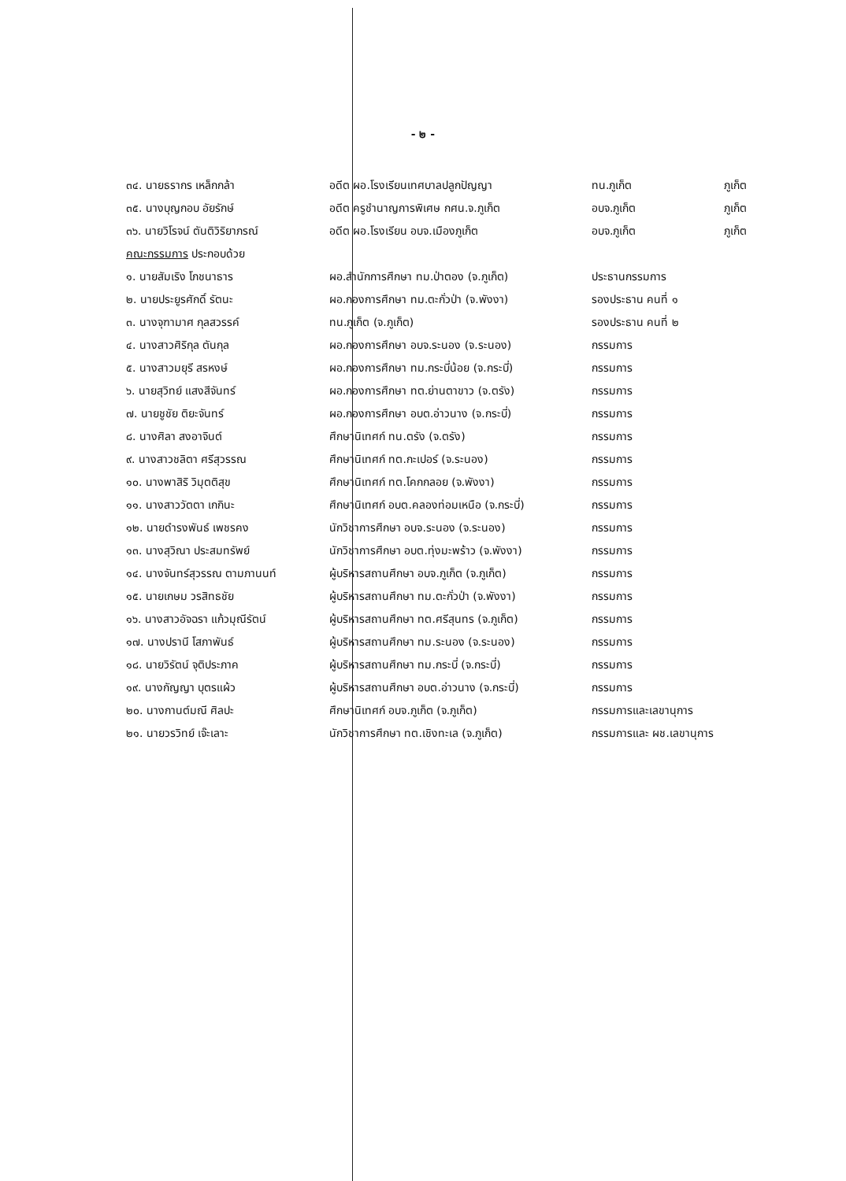- ๒ -
| ๓๔. นายธรากร เหล็กกล้า | อดีต ผอ.โรงเรียนเทศบาลปลูกปัญญา | ทน.ภูเก็ต | ภูเก็ต |
| ๓๕. นางบุญกอบ อัยรักษ์ | อดีต ครูชำนาญการพิเศษ กศน.จ.ภูเก็ต | อบจ.ภูเก็ต | ภูเก็ต |
| ๓๖. นายวิโรจน์ ตันติวิริยาภรณ์ | อดีต ผอ.โรงเรียน อบจ.เมืองภูเก็ต | อบจ.ภูเก็ต | ภูเก็ต |
| คณะกรรมการ ประกอบด้วย | | | |
| ๑. นายสัมเริง โภชนาธาร | ผอ.สำนักการศึกษา ทม.ป่าตอง (จ.ภูเก็ต) | ประธานกรรมการ | |
| ๒. นายประยูรศักดิ์ รัตนะ | ผอ.กองการศึกษา ทม.ตะกั่วป่า (จ.พังงา) | รองประธาน คนที่ ๑ | |
| ๓. นางจุฑามาศ กุลสวรรค์ | ทน.ภูเก็ต (จ.ภูเก็ต) | รองประธาน คนที่ ๒ | |
| ๔. นางสาวศิริกุล ตันกุล | ผอ.กองการศึกษา อบจ.ระนอง (จ.ระนอง) | กรรมการ | |
| ๕. นางสาวมยุรี สรหงษ์ | ผอ.กองการศึกษา ทม.กระบี่น้อย (จ.กระบี่) | กรรมการ | |
| ๖. นายสุวิทย์ แสงสีจันทร์ | ผอ.กองการศึกษา ทต.ย่านตาขาว (จ.ตรัง) | กรรมการ | |
| ๗. นายชูชัย ติยะจันทร์ | ผอ.กองการศึกษา อบต.อ่าวนาง (จ.กระบี่) | กรรมการ | |
| ๘. นางศิลา สงอาจินต์ | ศึกษานิเทศก์ ทน.ตรัง (จ.ตรัง) | กรรมการ | |
| ๙. นางสาวชลิตา ศรีสุวรรณ | ศึกษานิเทศก์ ทต.กะเปอร์ (จ.ระนอง) | กรรมการ | |
| ๑๐. นางพาสิริ วิมุตติสุข | ศึกษานิเทศก์ ทต.โคกกลอย (จ.พังงา) | กรรมการ | |
| ๑๑. นางสาววัตตา เกกินะ | ศึกษานิเทศก์ อบต.คลองท่อมเหนือ (จ.กระบี่) | กรรมการ | |
| ๑๒. นายดำรงพันธ์ เพชรคง | นักวิชาการศึกษา อบจ.ระนอง (จ.ระนอง) | กรรมการ | |
| ๑๓. นางสุวิณา ประสมทรัพย์ | นักวิชาการศึกษา อบต.ทุ่งมะพร้าว (จ.พังงา) | กรรมการ | |
| ๑๔. นางจันทร์สุวรรณ ตามภานนท์ | ผู้บริหารสถานศึกษา อบจ.ภูเก็ต (จ.ภูเก็ต) | กรรมการ | |
| ๑๕. นายเกษม วรสิทธชัย | ผู้บริหารสถานศึกษา ทม.ตะกั่วป่า (จ.พังงา) | กรรมการ | |
| ๑๖. นางสาวอัจฉรา แก้วมุณีรัตน์ | ผู้บริหารสถานศึกษา ทต.ศรีสุนทร (จ.ภูเก็ต) | กรรมการ | |
| ๑๗. นางปรานี โสภาพันธ์ | ผู้บริหารสถานศึกษา ทม.ระนอง (จ.ระนอง) | กรรมการ | |
| ๑๘. นายวิรัตน์ จุติประภาค | ผู้บริหารสถานศึกษา ทม.กระบี่ (จ.กระบี่) | กรรมการ | |
| ๑๙. นางกัญญา บุตรแผ้ว | ผู้บริหารสถานศึกษา อบต.อ่าวนาง (จ.กระบี่) | กรรมการ | |
| ๒๐. นางกานต์มณี ศิลปะ | ศึกษานิเทศก์ อบจ.ภูเก็ต (จ.ภูเก็ต) | กรรมการและเลขานุการ | |
| ๒๑. นายวรวิทย์ เจ๊ะเลาะ | นักวิชาการศึกษา ทต.เชิงทะเล (จ.ภูเก็ต) | กรรมการและ ผช.เลขานุการ | |